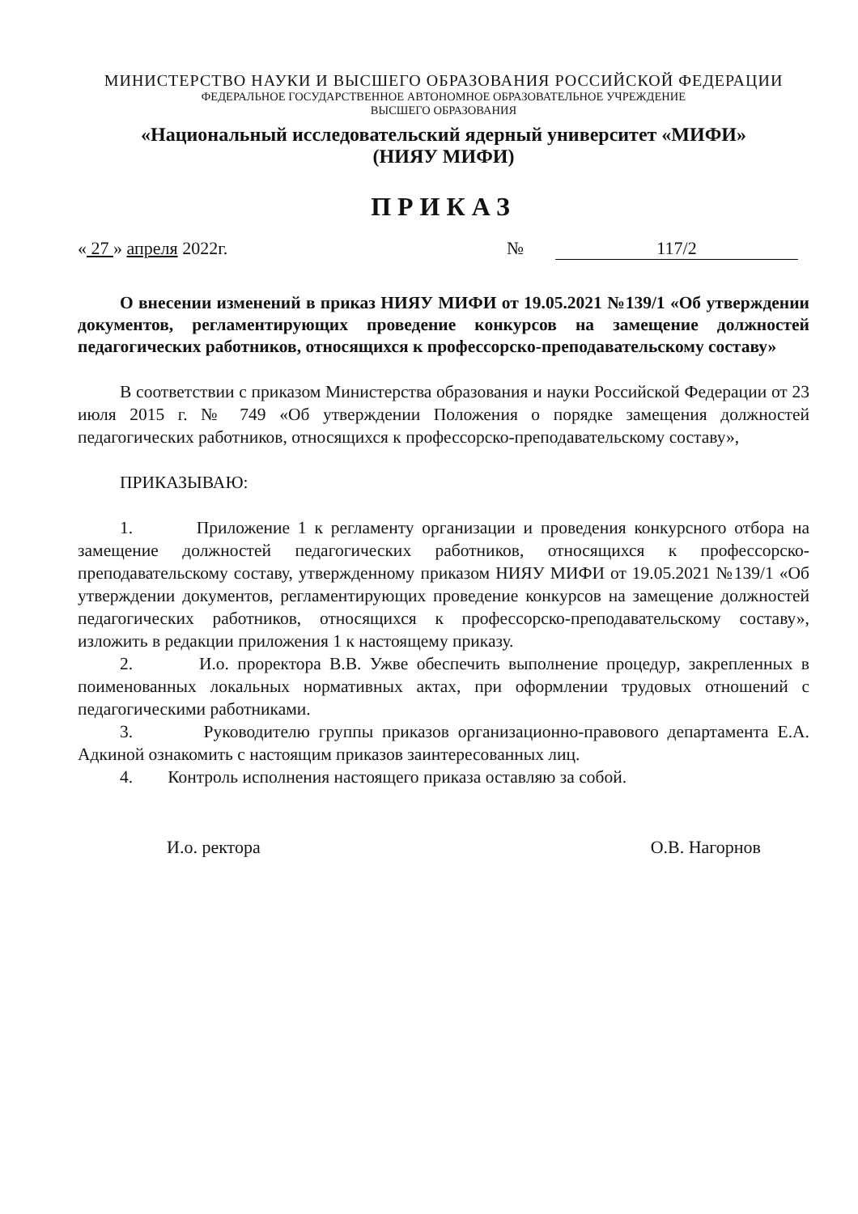МИНИСТЕРСТВО НАУКИ И ВЫСШЕГО ОБРАЗОВАНИЯ РОССИЙСКОЙ ФЕДЕРАЦИИ
ФЕДЕРАЛЬНОЕ ГОСУДАРСТВЕННОЕ АВТОНОМНОЕ ОБРАЗОВАТЕЛЬНОЕ УЧРЕЖДЕНИЕ
ВЫСШЕГО ОБРАЗОВАНИЯ
«Национальный исследовательский ядерный университет «МИФИ»
(НИЯУ МИФИ)
ПРИКАЗ
« 27 » апреля 2022г. № 117/2
О внесении изменений в приказ НИЯУ МИФИ от 19.05.2021 №139/1 «Об утверждении документов, регламентирующих проведение конкурсов на замещение должностей педагогических работников, относящихся к профессорско-преподавательскому составу»
В соответствии с приказом Министерства образования и науки Российской Федерации от 23 июля 2015 г. № 749 «Об утверждении Положения о порядке замещения должностей педагогических работников, относящихся к профессорско-преподавательскому составу»,
ПРИКАЗЫВАЮ:
1. Приложение 1 к регламенту организации и проведения конкурсного отбора на замещение должностей педагогических работников, относящихся к профессорско-преподавательскому составу, утвержденному приказом НИЯУ МИФИ от 19.05.2021 №139/1 «Об утверждении документов, регламентирующих проведение конкурсов на замещение должностей педагогических работников, относящихся к профессорско-преподавательскому составу», изложить в редакции приложения 1 к настоящему приказу.
2. И.о. проректора В.В. Ужве обеспечить выполнение процедур, закрепленных в поименованных локальных нормативных актах, при оформлении трудовых отношений с педагогическими работниками.
3. Руководителю группы приказов организационно-правового департамента Е.А. Адкиной ознакомить с настоящим приказов заинтересованных лиц.
4. Контроль исполнения настоящего приказа оставляю за собой.
И.о. ректора О.В. Нагорнов